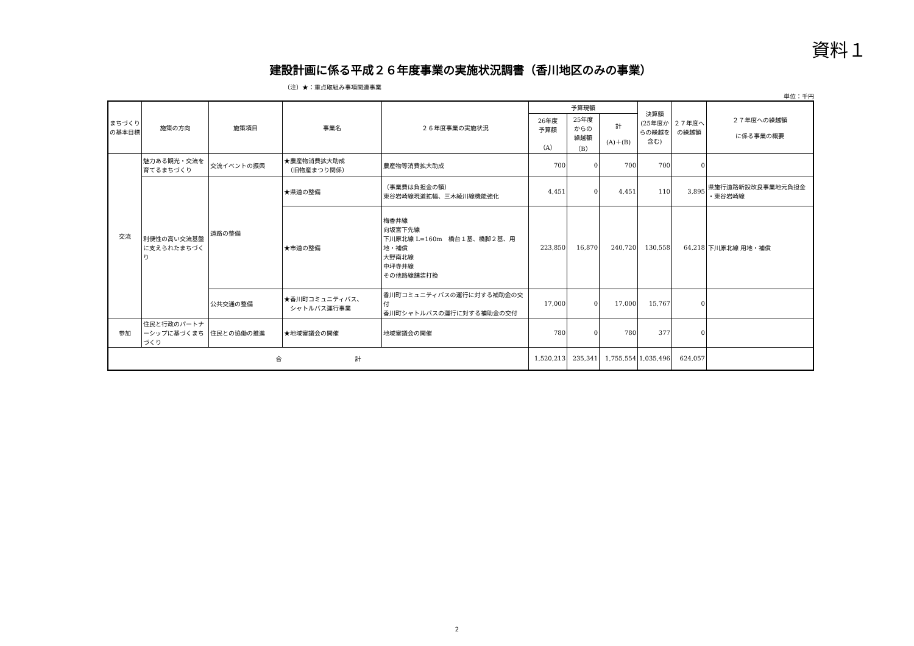資料１
建設計画に係る平成２６年度事業の実施状況調書（香川地区のみの事業）
（注）★：重点取組み事項関連事業
単位：千円
| まちづくりの基本目標 | 施策の方向 | 施策項目 | 事業名 | ２６年度事業の実施状況 | 予算現額 | | | 決算額 (25年度からの繰越を含む) | ２７年度への繰越額 | ２７年度への繰越額 に係る事業の概要 |
| --- | --- | --- | --- | --- | --- | --- | --- | --- | --- | --- |
| | | | | | 26年度 予算額 （A） | 25年度 からの 繰越額 （B） | 計 (A)＋(B) | | | |
| 交流 | 魅力ある観光・交流を育てるまちづくり | 交流イベントの振興 | ★農産物消費拡大助成 （旧物産まつり関係） | 農産物等消費拡大助成 | 700 | 0 | 700 | 700 | 0 | |
| | 利便性の高い交流基盤に支えられたまちづくり | 道路の整備 | ★県道の整備 | （事業費は負担金の額） 東谷岩崎線現道拡幅、三木綾川線機能強化 | 4,451 | 0 | 4,451 | 110 | 3,895 | 県施行道路新設改良事業地元負担金 ・東谷岩崎線 |
| | | | ★市道の整備 | 梅香井線 向坂宮下先線 下川原北線 L=160m 橋台１基、橋脚２基、用地・補償 大野南北線 中坪寺井線 その他路線舗装打換 | 223,850 | 16,870 | 240,720 | 130,558 | 64,218 | 下川原北線 用地・補償 |
| | | 公共交通の整備 | ★香川町コミュニティバス、 シャトルバス運行事業 | 香川町コミュニティバスの運行に対する補助金の交付 香川町シャトルバスの運行に対する補助金の交付 | 17,000 | 0 | 17,000 | 15,767 | 0 | |
| 参加 | 住民と行政のパートナーシップに基づくまちづくり | 住民との協働の推進 | ★地域審議会の開催 | 地域審議会の開催 | 780 | 0 | 780 | 377 | 0 | |
| 合 計 | | | | | 1,520,213 | 235,341 | 1,755,554 | 1,035,496 | 624,057 | |
2